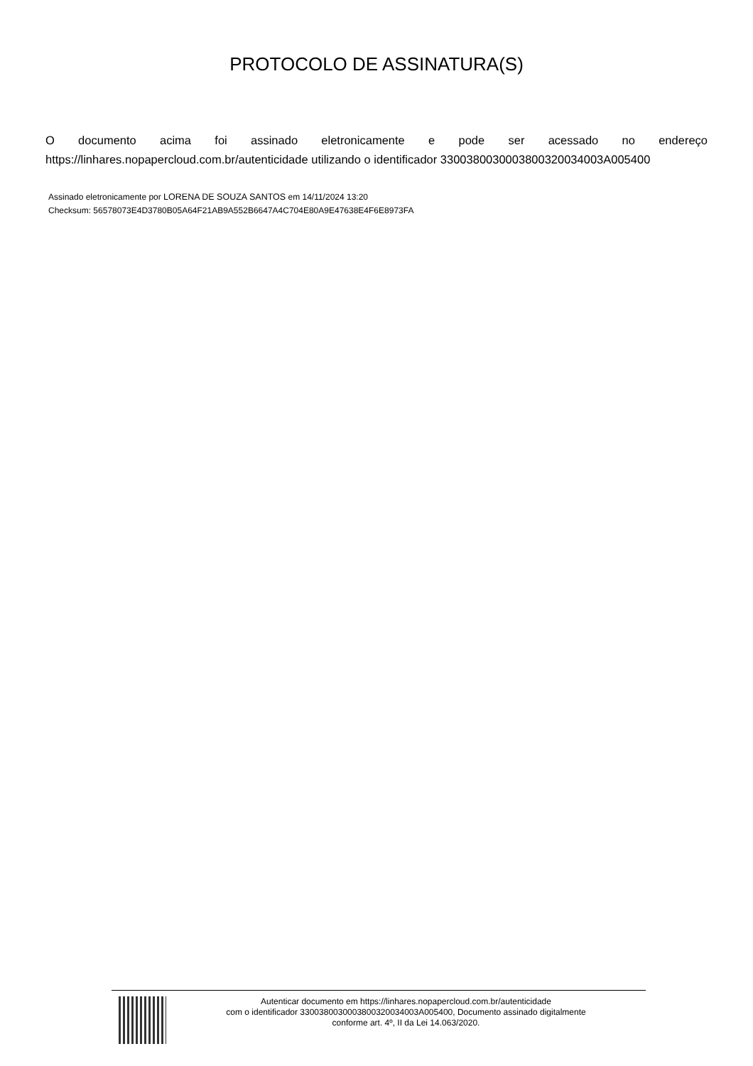PROTOCOLO DE ASSINATURA(S)
O documento acima foi assinado eletronicamente e pode ser acessado no endereço https://linhares.nopapercloud.com.br/autenticidade utilizando o identificador 3300380030003800320034003A005400
Assinado eletronicamente por LORENA DE SOUZA SANTOS em 14/11/2024 13:20
Checksum: 56578073E4D3780B05A64F21AB9A552B6647A4C704E80A9E47638E4F6E8973FA
Autenticar documento em https://linhares.nopapercloud.com.br/autenticidade
com o identificador 3300380030003800320034003A005400, Documento assinado digitalmente
conforme art. 4º, II da Lei 14.063/2020.